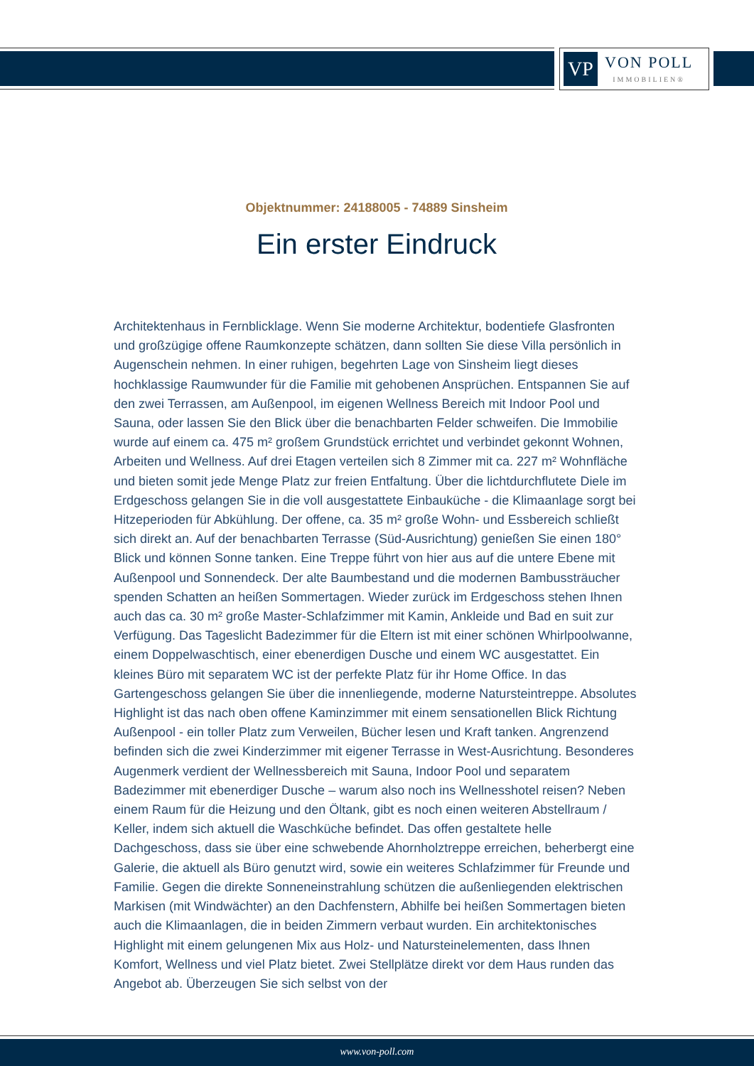VP
VON POLL
IMMOBILIEN®
Objektnummer: 24188005 - 74889 Sinsheim
Ein erster Eindruck
Architektenhaus in Fernblicklage. Wenn Sie moderne Architektur, bodentiefe Glasfronten und großzügige offene Raumkonzepte schätzen, dann sollten Sie diese Villa persönlich in Augenschein nehmen. In einer ruhigen, begehrten Lage von Sinsheim liegt dieses hochklassige Raumwunder für die Familie mit gehobenen Ansprüchen. Entspannen Sie auf den zwei Terrassen, am Außenpool, im eigenen Wellness Bereich mit Indoor Pool und Sauna, oder lassen Sie den Blick über die benachbarten Felder schweifen. Die Immobilie wurde auf einem ca. 475 m² großem Grundstück errichtet und verbindet gekonnt Wohnen, Arbeiten und Wellness. Auf drei Etagen verteilen sich 8 Zimmer mit ca. 227 m² Wohnfläche und bieten somit jede Menge Platz zur freien Entfaltung. Über die lichtdurchflutete Diele im Erdgeschoss gelangen Sie in die voll ausgestattete Einbauküche - die Klimaanlage sorgt bei Hitzeperioden für Abkühlung. Der offene, ca. 35 m² große Wohn- und Essbereich schließt sich direkt an. Auf der benachbarten Terrasse (Süd-Ausrichtung) genießen Sie einen 180° Blick und können Sonne tanken. Eine Treppe führt von hier aus auf die untere Ebene mit Außenpool und Sonnendeck. Der alte Baumbestand und die modernen Bambussträucher spenden Schatten an heißen Sommertagen. Wieder zurück im Erdgeschoss stehen Ihnen auch das ca. 30 m² große Master-Schlafzimmer mit Kamin, Ankleide und Bad en suit zur Verfügung. Das Tageslicht Badezimmer für die Eltern ist mit einer schönen Whirlpoolwanne, einem Doppelwaschtisch, einer ebenerdigen Dusche und einem WC ausgestattet. Ein kleines Büro mit separatem WC ist der perfekte Platz für ihr Home Office. In das Gartengeschoss gelangen Sie über die innenliegende, moderne Natursteintreppe. Absolutes Highlight ist das nach oben offene Kaminzimmer mit einem sensationellen Blick Richtung Außenpool - ein toller Platz zum Verweilen, Bücher lesen und Kraft tanken. Angrenzend befinden sich die zwei Kinderzimmer mit eigener Terrasse in West-Ausrichtung. Besonderes Augenmerk verdient der Wellnessbereich mit Sauna, Indoor Pool und separatem Badezimmer mit ebenerdiger Dusche – warum also noch ins Wellnesshotel reisen? Neben einem Raum für die Heizung und den Öltank, gibt es noch einen weiteren Abstellraum / Keller, indem sich aktuell die Waschküche befindet. Das offen gestaltete helle Dachgeschoss, dass sie über eine schwebende Ahornholztreppe erreichen, beherbergt eine Galerie, die aktuell als Büro genutzt wird, sowie ein weiteres Schlafzimmer für Freunde und Familie. Gegen die direkte Sonneneinstrahlung schützen die außenliegenden elektrischen Markisen (mit Windwächter) an den Dachfenstern, Abhilfe bei heißen Sommertagen bieten auch die Klimaanlagen, die in beiden Zimmern verbaut wurden. Ein architektonisches Highlight mit einem gelungenen Mix aus Holz- und Natursteinelementen, dass Ihnen Komfort, Wellness und viel Platz bietet. Zwei Stellplätze direkt vor dem Haus runden das Angebot ab. Überzeugen Sie sich selbst von der
www.von-poll.com